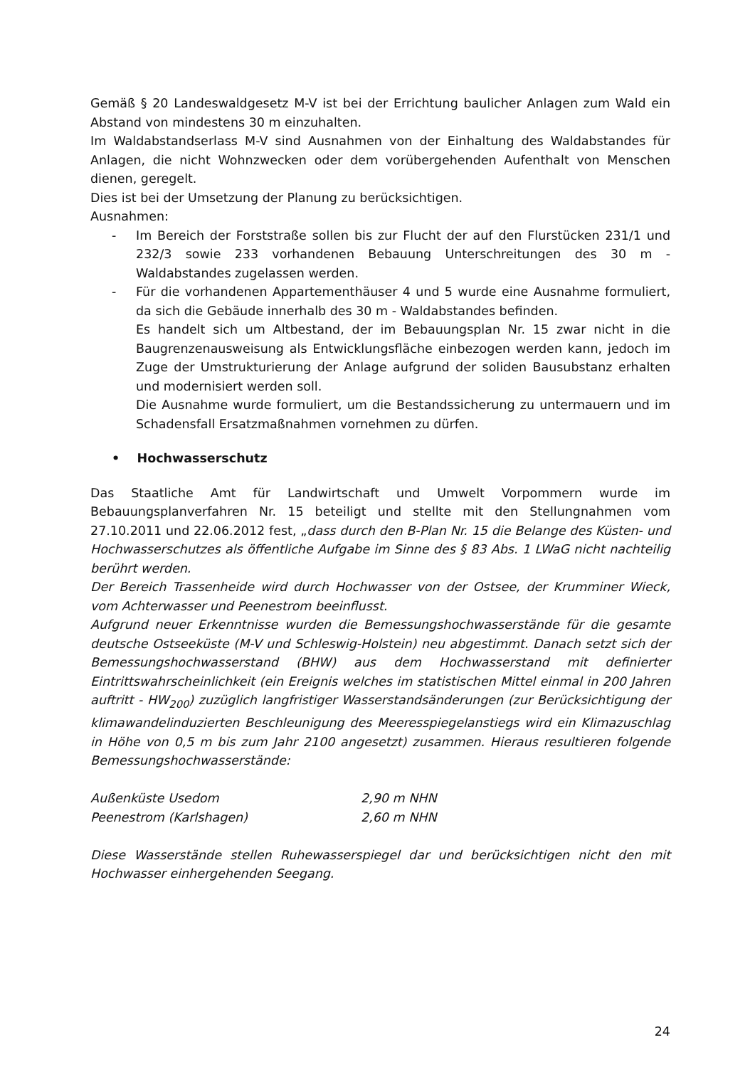Gemäß § 20 Landeswaldgesetz M-V ist bei der Errichtung baulicher Anlagen zum Wald ein Abstand von mindestens 30 m einzuhalten.
Im Waldabstandserlass M-V sind Ausnahmen von der Einhaltung des Waldabstandes für Anlagen, die nicht Wohnzwecken oder dem vorübergehenden Aufenthalt von Menschen dienen, geregelt.
Dies ist bei der Umsetzung der Planung zu berücksichtigen.
Ausnahmen:
- Im Bereich der Forststraße sollen bis zur Flucht der auf den Flurstücken 231/1 und 232/3 sowie 233 vorhandenen Bebauung Unterschreitungen des 30 m - Waldabstandes zugelassen werden.
- Für die vorhandenen Appartementhäuser 4 und 5 wurde eine Ausnahme formuliert, da sich die Gebäude innerhalb des 30 m - Waldabstandes befinden.
Es handelt sich um Altbestand, der im Bebauungsplan Nr. 15 zwar nicht in die Baugrenzenausweisung als Entwicklungsfläche einbezogen werden kann, jedoch im Zuge der Umstrukturierung der Anlage aufgrund der soliden Bausubstanz erhalten und modernisiert werden soll.
Die Ausnahme wurde formuliert, um die Bestandssicherung zu untermauern und im Schadensfall Ersatzmaßnahmen vornehmen zu dürfen.
• Hochwasserschutz
Das Staatliche Amt für Landwirtschaft und Umwelt Vorpommern wurde im Bebauungsplanverfahren Nr. 15 beteiligt und stellte mit den Stellungnahmen vom 27.10.2011 und 22.06.2012 fest, „dass durch den B-Plan Nr. 15 die Belange des Küsten- und Hochwasserschutzes als öffentliche Aufgabe im Sinne des § 83 Abs. 1 LWaG nicht nachteilig berührt werden.
Der Bereich Trassenheide wird durch Hochwasser von der Ostsee, der Krumminer Wieck, vom Achterwasser und Peenestrom beeinflusst.
Aufgrund neuer Erkenntnisse wurden die Bemessungshochwasserstände für die gesamte deutsche Ostseeküste (M-V und Schleswig-Holstein) neu abgestimmt. Danach setzt sich der Bemessungshochwasserstand (BHW) aus dem Hochwasserstand mit definierter Eintrittswahrscheinlichkeit (ein Ereignis welches im statistischen Mittel einmal in 200 Jahren auftritt - HW<sub>200</sub>) zuzüglich langfristiger Wasserstandsänderungen (zur Berücksichtigung der klimawandelinduzierten Beschleunigung des Meeresspiegelanstiegs wird ein Klimazuschlag in Höhe von 0,5 m bis zum Jahr 2100 angesetzt) zusammen. Hieraus resultieren folgende Bemessungshochwasserstände:
| Außenküste Usedom | 2,90 m NHN |
| Peenestrom (Karlshagen) | 2,60 m NHN |
Diese Wasserstände stellen Ruhewasserspiegel dar und berücksichtigen nicht den mit Hochwasser einhergehenden Seegang.
24